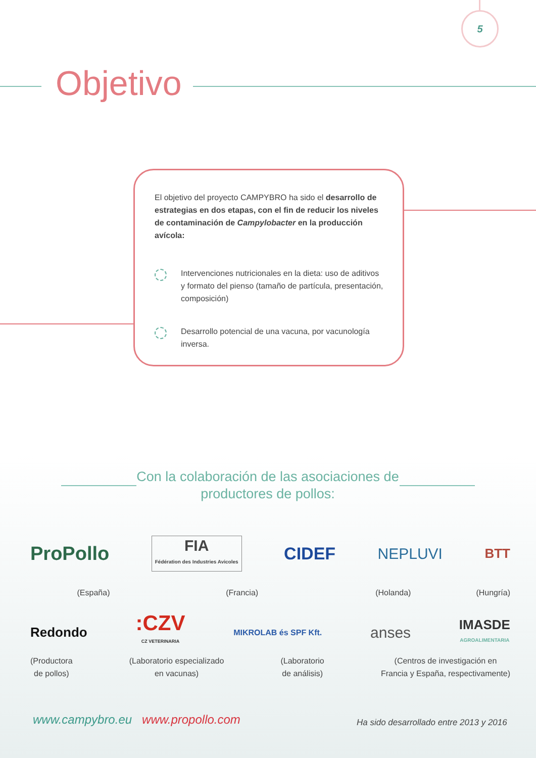5
Objetivo
El objetivo del proyecto CAMPYBRO ha sido el desarrollo de estrategias en dos etapas, con el fin de reducir los niveles de contaminación de Campylobacter en la producción avícola:
Intervenciones nutricionales en la dieta: uso de aditivos y formato del pienso (tamaño de partícula, presentación, composición)
Desarrollo potencial de una vacuna, por vacunología inversa.
Con la colaboración de las asociaciones de productores de pollos:
ProPollo FIA
Fédération des Industries Avicoles CIDEF NEPLUVI BTT
(España) (Francia) (Holanda) (Hungría)
Redondo :CZV
CZ VETERINARIA MIKROLAB és SPF Kft. anses IMASDE
AGROALIMENTARIA
(Productora
de pollos) (Laboratorio especializado
en vacunas) (Laboratorio
de análisis) (Centros de investigación en
Francia y España, respectivamente)
www.campybro.eu www.propollo.com
Ha sido desarrollado entre 2013 y 2016